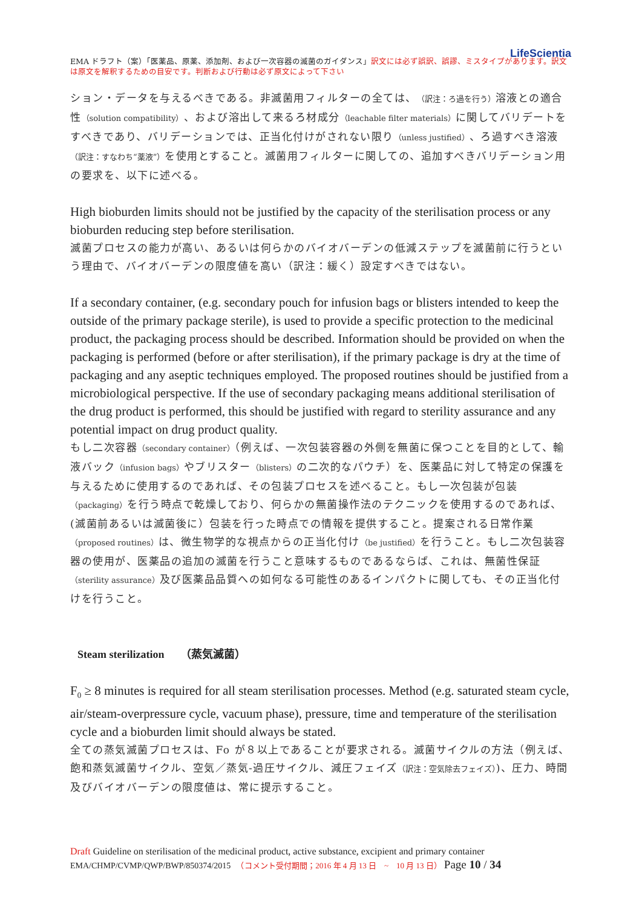LifeScientia
EMA ドラフト（案）「医薬品、原薬、添加剤、および一次容器の滅菌のガイダンス」訳文には必ず誤訳、誤謬、ミスタイプがあります。訳文は原文を解釈するための目安です。判断および行動は必ず原文によって下さい
ション・データを与えるべきである。非滅菌用フィルターの全ては、（訳注：ろ過を行う）溶液との適合性（solution compatibility）、および溶出して来るろ材成分（leachable filter materials）に関してバリデートをすべきであり、バリデーションでは、正当化付けがされない限り（unless justified）、ろ過すべき溶液（訳注：すなわち“薬液”）を使用とすること。滅菌用フィルターに関しての、追加すべきバリデーション用の要求を、以下に述べる。
High bioburden limits should not be justified by the capacity of the sterilisation process or any bioburden reducing step before sterilisation.
滅菌プロセスの能力が高い、あるいは何らかのバイオバーデンの低減ステップを滅菌前に行うという理由で、バイオバーデンの限度値を高い（訳注：緩く）設定すべきではない。
If a secondary container, (e.g. secondary pouch for infusion bags or blisters intended to keep the outside of the primary package sterile), is used to provide a specific protection to the medicinal product, the packaging process should be described. Information should be provided on when the packaging is performed (before or after sterilisation), if the primary package is dry at the time of packaging and any aseptic techniques employed. The proposed routines should be justified from a microbiological perspective. If the use of secondary packaging means additional sterilisation of the drug product is performed, this should be justified with regard to sterility assurance and any potential impact on drug product quality.
もし二次容器（secondary container）（例えば、一次包装容器の外側を無菌に保つことを目的として、輸液バック（infusion bags）やブリスター（blisters）の二次的なパウチ）を、医薬品に対して特定の保護を与えるために使用するのであれば、その包装プロセスを述べること。もし一次包装が包装（packaging）を行う時点で乾燥しており、何らかの無菌操作法のテクニックを使用するのであれば、(滅菌前あるいは滅菌後に）包装を行った時点での情報を提供すること。提案される日常作業（proposed routines）は、微生物学的な視点からの正当化付け（be justified）を行うこと。もし二次包装容器の使用が、医薬品の追加の滅菌を行うこと意味するものであるならば、これは、無菌性保証（sterility assurance）及び医薬品品質への如何なる可能性のあるインパクトに関しても、その正当化付けを行うこと。
Steam sterilization　　（蒸気滅菌）
F<sub>0</sub> ≥ 8 minutes is required for all steam sterilisation processes. Method (e.g. saturated steam cycle, air/steam-overpressure cycle, vacuum phase), pressure, time and temperature of the sterilisation cycle and a bioburden limit should always be stated.
全ての蒸気滅菌プロセスは、Fo が８以上であることが要求される。滅菌サイクルの方法（例えば、飽和蒸気滅菌サイクル、空気／蒸気-過圧サイクル、減圧フェイズ（訳注：空気除去フェイズ）)、圧力、時間及びバイオバーデンの限度値は、常に提示すること。
Draft Guideline on sterilisation of the medicinal product, active substance, excipient and primary container
EMA/CHMP/CVMP/QWP/BWP/850374/2015　（コメント受付期間；2016 年 4 月 13 日　~　10 月 13 日） Page 10 / 34